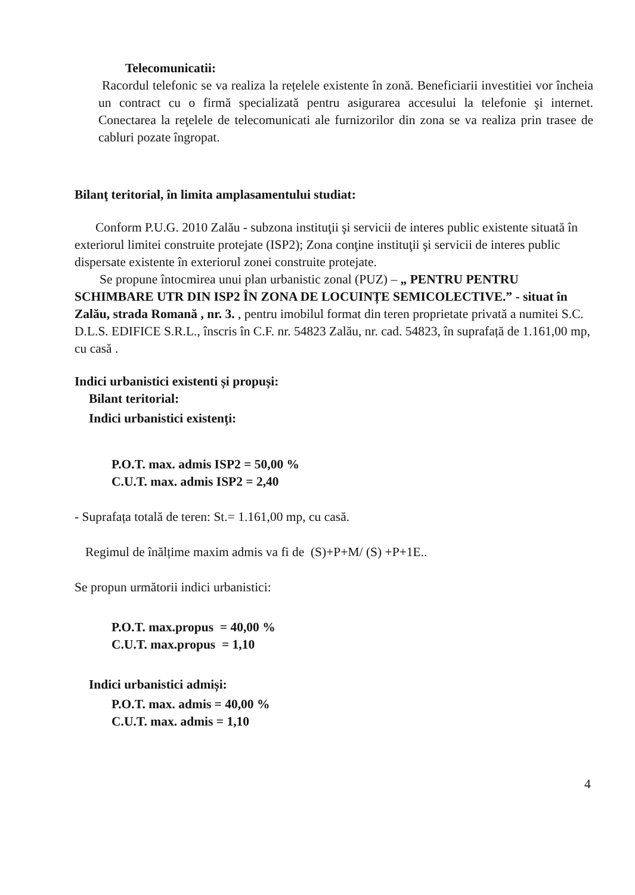Telecomunicatii:
Racordul telefonic se va realiza la rețelele existente în zonă. Beneficiarii investitiei vor încheia un contract cu o firmă specializată pentru asigurarea accesului la telefonie şi internet. Conectarea la reţelele de telecomunicati ale furnizorilor din zona se va realiza prin trasee de cabluri pozate îngropat.
Bilanţ teritorial, în limita amplasamentului studiat:
Conform P.U.G. 2010 Zalău - subzona instituţii şi servicii de interes public existente situată în exteriorul limitei construite protejate (ISP2); Zona conţine instituţii şi servicii de interes public dispersate existente în exteriorul zonei construite protejate.
Se propune întocmirea unui plan urbanistic zonal (PUZ) – „ PENTRU PENTRU SCHIMBARE UTR DIN ISP2 ÎN ZONA DE LOCUINȚE SEMICOLECTIVE.” - situat în Zalău, strada Romană , nr. 3. , pentru imobilul format din teren proprietate privată a numitei S.C. D.L.S. EDIFICE S.R.L., înscris în C.F. nr. 54823 Zalău, nr. cad. 54823, în suprafață de 1.161,00 mp, cu casă .
Indici urbanistici existenti și propuși:
Bilant teritorial:
Indici urbanistici existenți:
P.O.T. max. admis ISP2 = 50,00 %
C.U.T. max. admis ISP2 = 2,40
- Suprafața totală de teren: St.= 1.161,00 mp, cu casă.
Regimul de înălțime maxim admis va fi de (S)+P+M/ (S) +P+1E..
Se propun următorii indici urbanistici:
P.O.T. max.propus = 40,00 %
C.U.T. max.propus = 1,10
Indici urbanistici admiși:
P.O.T. max. admis = 40,00 %
C.U.T. max. admis = 1,10
4